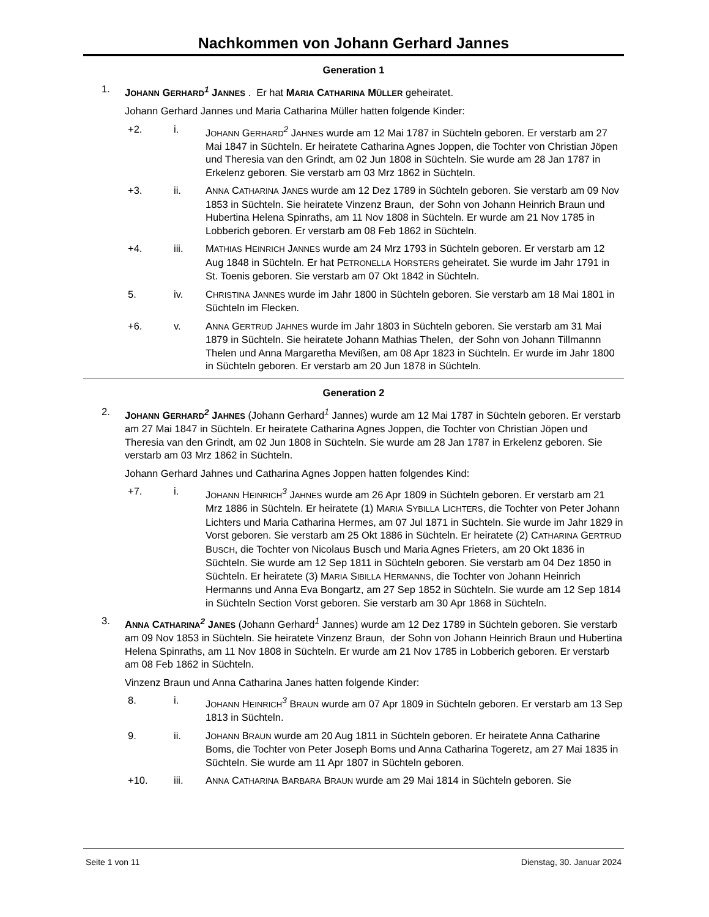Nachkommen von Johann Gerhard Jannes
Generation 1
1. JOHANN GERHARD<sup>1</sup> JANNES . Er hat MARIA CATHARINA MÜLLER geheiratet.
Johann Gerhard Jannes und Maria Catharina Müller hatten folgende Kinder:
+2. i. JOHANN GERHARD<sup>2</sup> JAHNES wurde am 12 Mai 1787 in Süchteln geboren. Er verstarb am 27 Mai 1847 in Süchteln. Er heiratete Catharina Agnes Joppen, die Tochter von Christian Jöpen und Theresia van den Grindt, am 02 Jun 1808 in Süchteln. Sie wurde am 28 Jan 1787 in Erkelenz geboren. Sie verstarb am 03 Mrz 1862 in Süchteln.
+3. ii. ANNA CATHARINA JANES wurde am 12 Dez 1789 in Süchteln geboren. Sie verstarb am 09 Nov 1853 in Süchteln. Sie heiratete Vinzenz Braun, der Sohn von Johann Heinrich Braun und Hubertina Helena Spinraths, am 11 Nov 1808 in Süchteln. Er wurde am 21 Nov 1785 in Lobberich geboren. Er verstarb am 08 Feb 1862 in Süchteln.
+4. iii. MATHIAS HEINRICH JANNES wurde am 24 Mrz 1793 in Süchteln geboren. Er verstarb am 12 Aug 1848 in Süchteln. Er hat PETRONELLA HORSTERS geheiratet. Sie wurde im Jahr 1791 in St. Toenis geboren. Sie verstarb am 07 Okt 1842 in Süchteln.
5. iv. CHRISTINA JANNES wurde im Jahr 1800 in Süchteln geboren. Sie verstarb am 18 Mai 1801 in Süchteln im Flecken.
+6. v. ANNA GERTRUD JAHNES wurde im Jahr 1803 in Süchteln geboren. Sie verstarb am 31 Mai 1879 in Süchteln. Sie heiratete Johann Mathias Thelen, der Sohn von Johann Tillmannn Thelen und Anna Margaretha Mevißen, am 08 Apr 1823 in Süchteln. Er wurde im Jahr 1800 in Süchteln geboren. Er verstarb am 20 Jun 1878 in Süchteln.
Generation 2
2. JOHANN GERHARD<sup>2</sup> JAHNES (Johann Gerhard<sup>1</sup> Jannes) wurde am 12 Mai 1787 in Süchteln geboren. Er verstarb am 27 Mai 1847 in Süchteln. Er heiratete Catharina Agnes Joppen, die Tochter von Christian Jöpen und Theresia van den Grindt, am 02 Jun 1808 in Süchteln. Sie wurde am 28 Jan 1787 in Erkelenz geboren. Sie verstarb am 03 Mrz 1862 in Süchteln.
Johann Gerhard Jahnes und Catharina Agnes Joppen hatten folgendes Kind:
+7. i. JOHANN HEINRICH<sup>3</sup> JAHNES wurde am 26 Apr 1809 in Süchteln geboren. Er verstarb am 21 Mrz 1886 in Süchteln. Er heiratete (1) MARIA SYBILLA LICHTERS, die Tochter von Peter Johann Lichters und Maria Catharina Hermes, am 07 Jul 1871 in Süchteln. Sie wurde im Jahr 1829 in Vorst geboren. Sie verstarb am 25 Okt 1886 in Süchteln. Er heiratete (2) CATHARINA GERTRUD BUSCH, die Tochter von Nicolaus Busch und Maria Agnes Frieters, am 20 Okt 1836 in Süchteln. Sie wurde am 12 Sep 1811 in Süchteln geboren. Sie verstarb am 04 Dez 1850 in Süchteln. Er heiratete (3) MARIA SIBILLA HERMANNS, die Tochter von Johann Heinrich Hermanns und Anna Eva Bongartz, am 27 Sep 1852 in Süchteln. Sie wurde am 12 Sep 1814 in Süchteln Section Vorst geboren. Sie verstarb am 30 Apr 1868 in Süchteln.
3. ANNA CATHARINA<sup>2</sup> JANES (Johann Gerhard<sup>1</sup> Jannes) wurde am 12 Dez 1789 in Süchteln geboren. Sie verstarb am 09 Nov 1853 in Süchteln. Sie heiratete Vinzenz Braun, der Sohn von Johann Heinrich Braun und Hubertina Helena Spinraths, am 11 Nov 1808 in Süchteln. Er wurde am 21 Nov 1785 in Lobberich geboren. Er verstarb am 08 Feb 1862 in Süchteln.
Vinzenz Braun und Anna Catharina Janes hatten folgende Kinder:
8. i. JOHANN HEINRICH<sup>3</sup> BRAUN wurde am 07 Apr 1809 in Süchteln geboren. Er verstarb am 13 Sep 1813 in Süchteln.
9. ii. JOHANN BRAUN wurde am 20 Aug 1811 in Süchteln geboren. Er heiratete Anna Catharine Boms, die Tochter von Peter Joseph Boms und Anna Catharina Togeretz, am 27 Mai 1835 in Süchteln. Sie wurde am 11 Apr 1807 in Süchteln geboren.
+10. iii. ANNA CATHARINA BARBARA BRAUN wurde am 29 Mai 1814 in Süchteln geboren. Sie
Seite 1 von 11 Dienstag, 30. Januar 2024